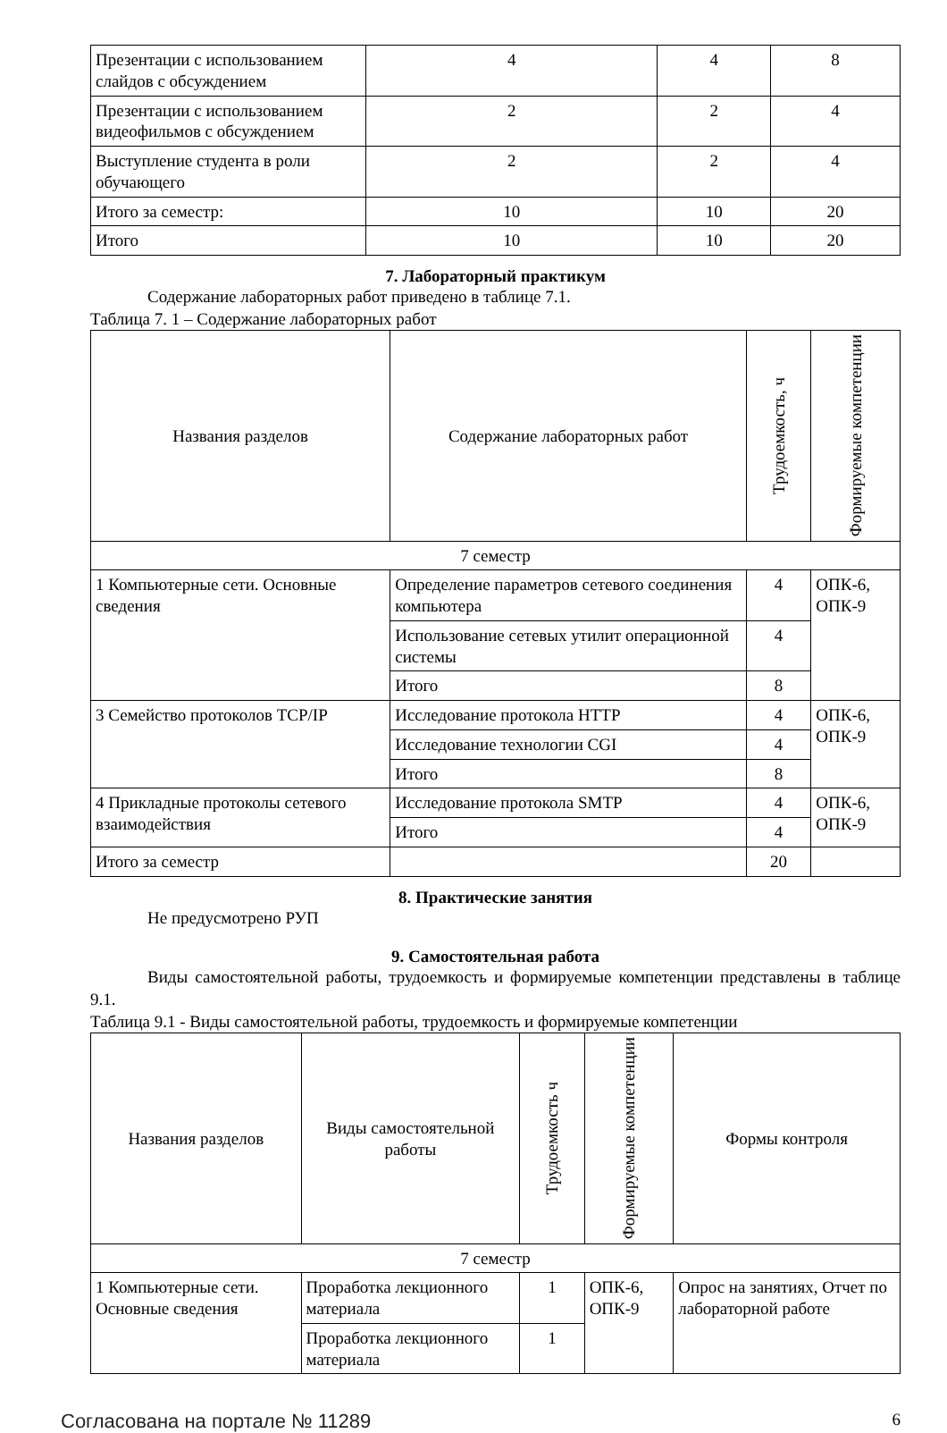| Презентации с использованием слайдов с обсуждением | 4 | 4 | 8 |
| Презентации с использованием видеофильмов с обсуждением | 2 | 2 | 4 |
| Выступление студента в роли обучающего | 2 | 2 | 4 |
| Итого за семестр: | 10 | 10 | 20 |
| Итого | 10 | 10 | 20 |
7. Лабораторный практикум
Содержание лабораторных работ приведено в таблице 7.1.
Таблица 7. 1 – Содержание лабораторных работ
| Названия разделов | Содержание лабораторных работ | Трудоемкость, ч | Формируемые компетенции |
| --- | --- | --- | --- |
| 7 семестр | | | |
| 1 Компьютерные сети. Основные сведения | Определение параметров сетевого соединения компьютера | 4 | ОПК-6, ОПК-9 |
| | Использование сетевых утилит операционной системы | 4 | |
| | Итого | 8 | |
| 3 Семейство протоколов TCP/IP | Исследование протокола HTTP | 4 | ОПК-6, ОПК-9 |
| | Исследование технологии CGI | 4 | |
| | Итого | 8 | |
| 4 Прикладные протоколы сетевого взаимодействия | Исследование протокола SMTP | 4 | ОПК-6, ОПК-9 |
| | Итого | 4 | |
| Итого за семестр | | 20 | |
8. Практические занятия
Не предусмотрено РУП
9. Самостоятельная работа
Виды самостоятельной работы, трудоемкость и формируемые компетенции представлены в таблице 9.1.
Таблица 9.1 - Виды самостоятельной работы, трудоемкость и формируемые компетенции
| Названия разделов | Виды самостоятельной работы | Трудоемкость ч | Формируемые компетенции | Формы контроля |
| --- | --- | --- | --- | --- |
| 7 семестр | | | | |
| 1 Компьютерные сети. Основные сведения | Проработка лекционного материала | 1 | ОПК-6, ОПК-9 | Опрос на занятиях, Отчет по лабораторной работе |
| | Проработка лекционного материала | 1 | | |
Согласована на портале № 11289 6